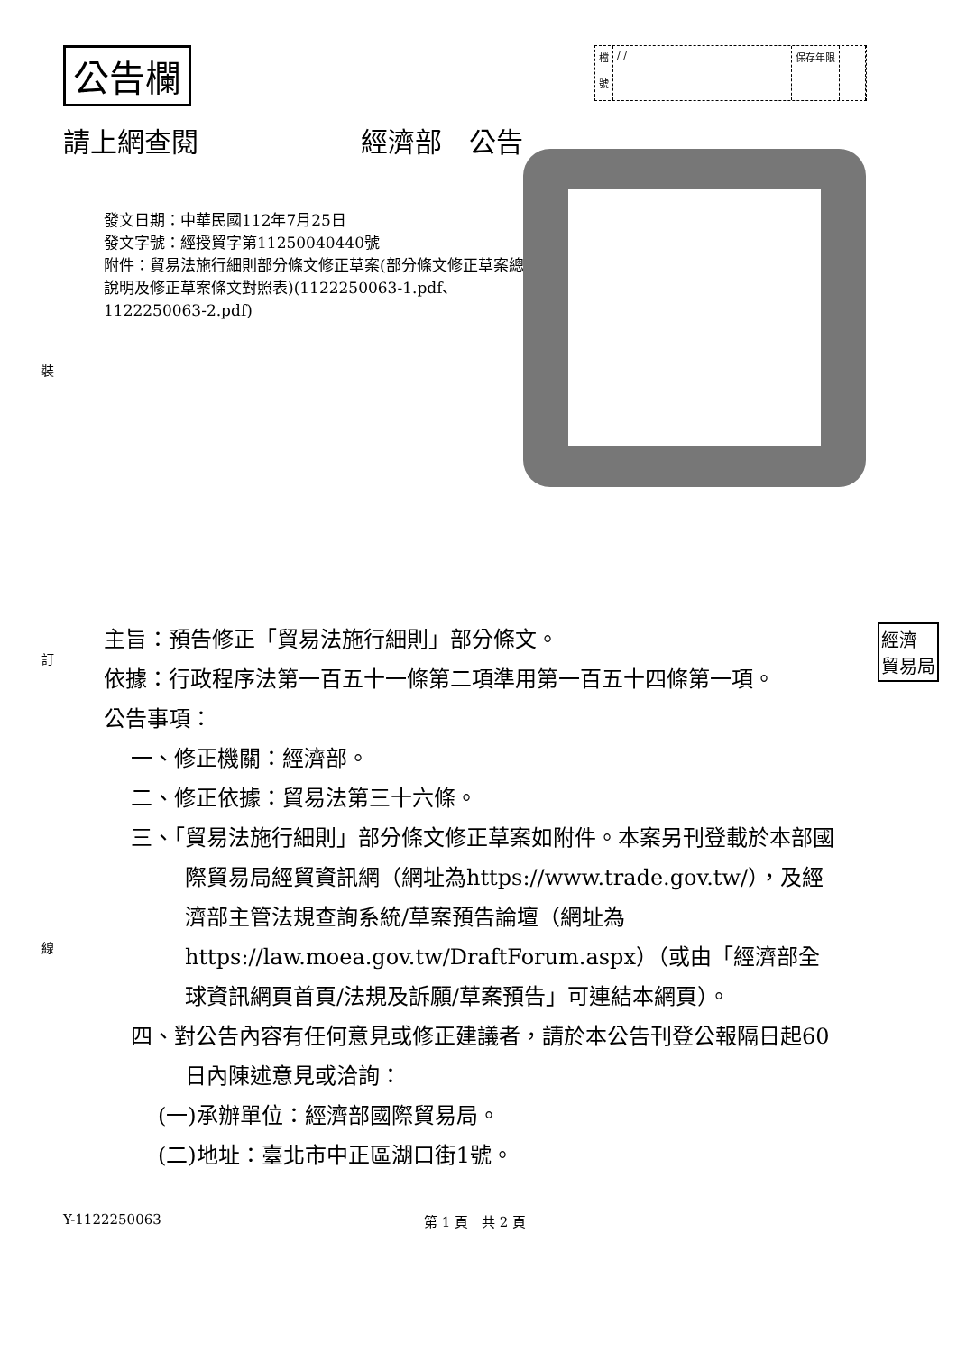裝
訂
線
經濟
貿易局
公告欄
檔
號
/ / 保存年限
請上網查閱 經濟部　公告
發文日期：中華民國112年7月25日
發文字號：經授貿字第11250040440號
附件：貿易法施行細則部分條文修正草案(部分條文修正草案總說明及修正草案條文對照表)(1122250063-1.pdf、1122250063-2.pdf)
主旨：預告修正「貿易法施行細則」部分條文。
依據：行政程序法第一百五十一條第二項準用第一百五十四條第一項。
公告事項：
一、修正機關：經濟部。
二、修正依據：貿易法第三十六條。
三、「貿易法施行細則」部分條文修正草案如附件。本案另刊登載於本部國際貿易局經貿資訊網（網址為https://www.trade.gov.tw/），及經濟部主管法規查詢系統/草案預告論壇（網址為https://law.moea.gov.tw/DraftForum.aspx）（或由「經濟部全球資訊網頁首頁/法規及訴願/草案預告」可連結本網頁）。
四、對公告內容有任何意見或修正建議者，請於本公告刊登公報隔日起60日內陳述意見或洽詢：
(一)承辦單位：經濟部國際貿易局。
(二)地址：臺北市中正區湖口街1號。
Y-1122250063 第 1 頁　共 2 頁